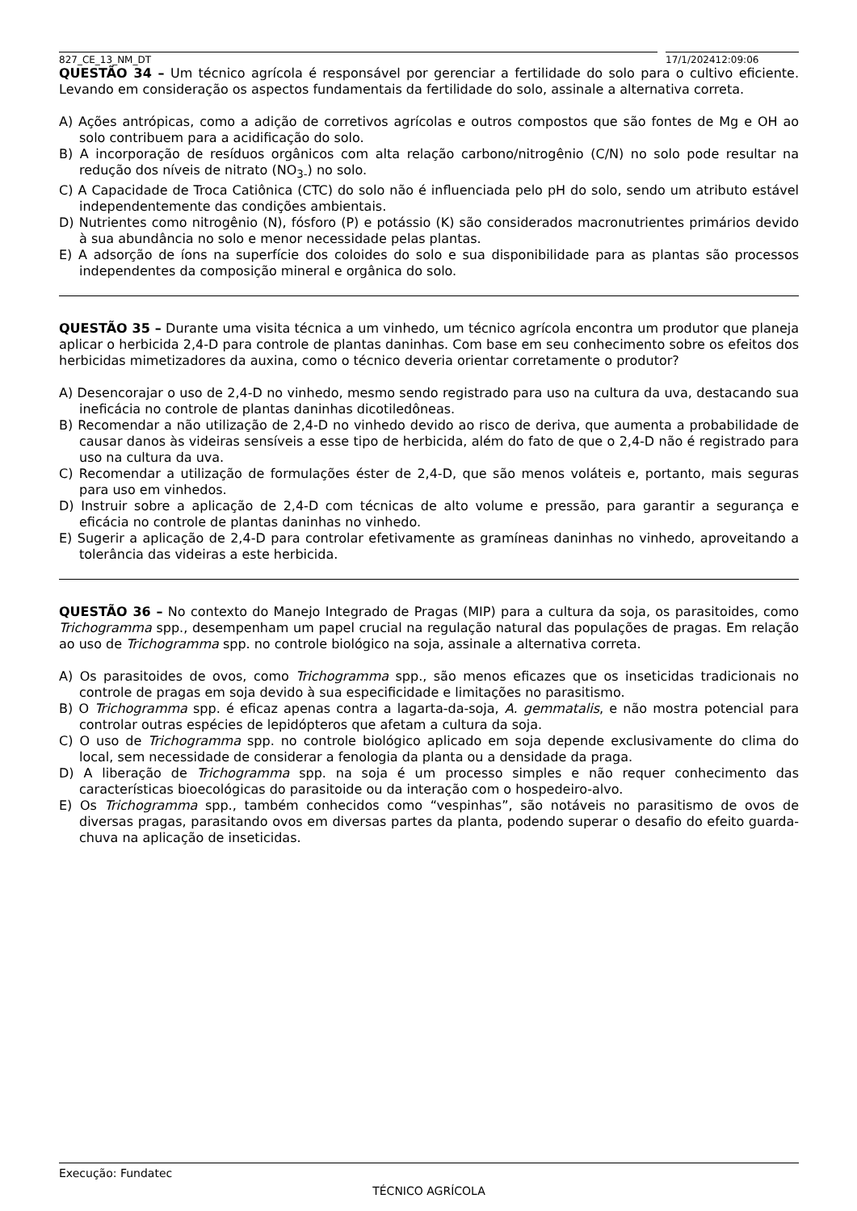827_CE_13_NM_DT 17/1/202412:09:06
QUESTÃO 34 – Um técnico agrícola é responsável por gerenciar a fertilidade do solo para o cultivo eficiente. Levando em consideração os aspectos fundamentais da fertilidade do solo, assinale a alternativa correta.
A) Ações antrópicas, como a adição de corretivos agrícolas e outros compostos que são fontes de Mg e OH ao solo contribuem para a acidificação do solo.
B) A incorporação de resíduos orgânicos com alta relação carbono/nitrogênio (C/N) no solo pode resultar na redução dos níveis de nitrato (NO<sub>3-</sub>) no solo.
C) A Capacidade de Troca Catiônica (CTC) do solo não é influenciada pelo pH do solo, sendo um atributo estável independentemente das condições ambientais.
D) Nutrientes como nitrogênio (N), fósforo (P) e potássio (K) são considerados macronutrientes primários devido à sua abundância no solo e menor necessidade pelas plantas.
E) A adsorção de íons na superfície dos coloides do solo e sua disponibilidade para as plantas são processos independentes da composição mineral e orgânica do solo.
QUESTÃO 35 – Durante uma visita técnica a um vinhedo, um técnico agrícola encontra um produtor que planeja aplicar o herbicida 2,4-D para controle de plantas daninhas. Com base em seu conhecimento sobre os efeitos dos herbicidas mimetizadores da auxina, como o técnico deveria orientar corretamente o produtor?
A) Desencorajar o uso de 2,4-D no vinhedo, mesmo sendo registrado para uso na cultura da uva, destacando sua ineficácia no controle de plantas daninhas dicotiledôneas.
B) Recomendar a não utilização de 2,4-D no vinhedo devido ao risco de deriva, que aumenta a probabilidade de causar danos às videiras sensíveis a esse tipo de herbicida, além do fato de que o 2,4-D não é registrado para uso na cultura da uva.
C) Recomendar a utilização de formulações éster de 2,4-D, que são menos voláteis e, portanto, mais seguras para uso em vinhedos.
D) Instruir sobre a aplicação de 2,4-D com técnicas de alto volume e pressão, para garantir a segurança e eficácia no controle de plantas daninhas no vinhedo.
E) Sugerir a aplicação de 2,4-D para controlar efetivamente as gramíneas daninhas no vinhedo, aproveitando a tolerância das videiras a este herbicida.
QUESTÃO 36 – No contexto do Manejo Integrado de Pragas (MIP) para a cultura da soja, os parasitoides, como Trichogramma spp., desempenham um papel crucial na regulação natural das populações de pragas. Em relação ao uso de Trichogramma spp. no controle biológico na soja, assinale a alternativa correta.
A) Os parasitoides de ovos, como Trichogramma spp., são menos eficazes que os inseticidas tradicionais no controle de pragas em soja devido à sua especificidade e limitações no parasitismo.
B) O Trichogramma spp. é eficaz apenas contra a lagarta-da-soja, A. gemmatalis, e não mostra potencial para controlar outras espécies de lepidópteros que afetam a cultura da soja.
C) O uso de Trichogramma spp. no controle biológico aplicado em soja depende exclusivamente do clima do local, sem necessidade de considerar a fenologia da planta ou a densidade da praga.
D) A liberação de Trichogramma spp. na soja é um processo simples e não requer conhecimento das características bioecológicas do parasitoide ou da interação com o hospedeiro-alvo.
E) Os Trichogramma spp., também conhecidos como “vespinhas”, são notáveis no parasitismo de ovos de diversas pragas, parasitando ovos em diversas partes da planta, podendo superar o desafio do efeito guarda-chuva na aplicação de inseticidas.
Execução: Fundatec
TÉCNICO AGRÍCOLA